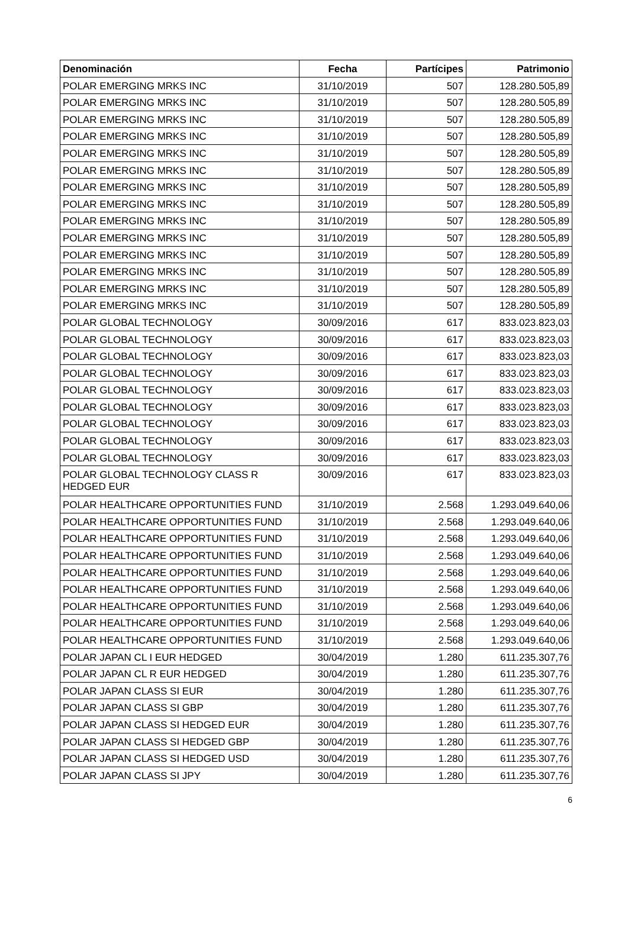| Denominación | Fecha | Partícipes | Patrimonio |
| --- | --- | --- | --- |
| POLAR EMERGING MRKS INC | 31/10/2019 | 507 | 128.280.505,89 |
| POLAR EMERGING MRKS INC | 31/10/2019 | 507 | 128.280.505,89 |
| POLAR EMERGING MRKS INC | 31/10/2019 | 507 | 128.280.505,89 |
| POLAR EMERGING MRKS INC | 31/10/2019 | 507 | 128.280.505,89 |
| POLAR EMERGING MRKS INC | 31/10/2019 | 507 | 128.280.505,89 |
| POLAR EMERGING MRKS INC | 31/10/2019 | 507 | 128.280.505,89 |
| POLAR EMERGING MRKS INC | 31/10/2019 | 507 | 128.280.505,89 |
| POLAR EMERGING MRKS INC | 31/10/2019 | 507 | 128.280.505,89 |
| POLAR EMERGING MRKS INC | 31/10/2019 | 507 | 128.280.505,89 |
| POLAR EMERGING MRKS INC | 31/10/2019 | 507 | 128.280.505,89 |
| POLAR EMERGING MRKS INC | 31/10/2019 | 507 | 128.280.505,89 |
| POLAR EMERGING MRKS INC | 31/10/2019 | 507 | 128.280.505,89 |
| POLAR EMERGING MRKS INC | 31/10/2019 | 507 | 128.280.505,89 |
| POLAR EMERGING MRKS INC | 31/10/2019 | 507 | 128.280.505,89 |
| POLAR GLOBAL TECHNOLOGY | 30/09/2016 | 617 | 833.023.823,03 |
| POLAR GLOBAL TECHNOLOGY | 30/09/2016 | 617 | 833.023.823,03 |
| POLAR GLOBAL TECHNOLOGY | 30/09/2016 | 617 | 833.023.823,03 |
| POLAR GLOBAL TECHNOLOGY | 30/09/2016 | 617 | 833.023.823,03 |
| POLAR GLOBAL TECHNOLOGY | 30/09/2016 | 617 | 833.023.823,03 |
| POLAR GLOBAL TECHNOLOGY | 30/09/2016 | 617 | 833.023.823,03 |
| POLAR GLOBAL TECHNOLOGY | 30/09/2016 | 617 | 833.023.823,03 |
| POLAR GLOBAL TECHNOLOGY | 30/09/2016 | 617 | 833.023.823,03 |
| POLAR GLOBAL TECHNOLOGY | 30/09/2016 | 617 | 833.023.823,03 |
| POLAR GLOBAL TECHNOLOGY CLASS R HEDGED EUR | 30/09/2016 | 617 | 833.023.823,03 |
| POLAR HEALTHCARE OPPORTUNITIES FUND | 31/10/2019 | 2.568 | 1.293.049.640,06 |
| POLAR HEALTHCARE OPPORTUNITIES FUND | 31/10/2019 | 2.568 | 1.293.049.640,06 |
| POLAR HEALTHCARE OPPORTUNITIES FUND | 31/10/2019 | 2.568 | 1.293.049.640,06 |
| POLAR HEALTHCARE OPPORTUNITIES FUND | 31/10/2019 | 2.568 | 1.293.049.640,06 |
| POLAR HEALTHCARE OPPORTUNITIES FUND | 31/10/2019 | 2.568 | 1.293.049.640,06 |
| POLAR HEALTHCARE OPPORTUNITIES FUND | 31/10/2019 | 2.568 | 1.293.049.640,06 |
| POLAR HEALTHCARE OPPORTUNITIES FUND | 31/10/2019 | 2.568 | 1.293.049.640,06 |
| POLAR HEALTHCARE OPPORTUNITIES FUND | 31/10/2019 | 2.568 | 1.293.049.640,06 |
| POLAR HEALTHCARE OPPORTUNITIES FUND | 31/10/2019 | 2.568 | 1.293.049.640,06 |
| POLAR JAPAN CL I EUR HEDGED | 30/04/2019 | 1.280 | 611.235.307,76 |
| POLAR JAPAN CL R EUR HEDGED | 30/04/2019 | 1.280 | 611.235.307,76 |
| POLAR JAPAN CLASS SI EUR | 30/04/2019 | 1.280 | 611.235.307,76 |
| POLAR JAPAN CLASS SI GBP | 30/04/2019 | 1.280 | 611.235.307,76 |
| POLAR JAPAN CLASS SI HEDGED EUR | 30/04/2019 | 1.280 | 611.235.307,76 |
| POLAR JAPAN CLASS SI HEDGED GBP | 30/04/2019 | 1.280 | 611.235.307,76 |
| POLAR JAPAN CLASS SI HEDGED USD | 30/04/2019 | 1.280 | 611.235.307,76 |
| POLAR JAPAN CLASS SI JPY | 30/04/2019 | 1.280 | 611.235.307,76 |
6